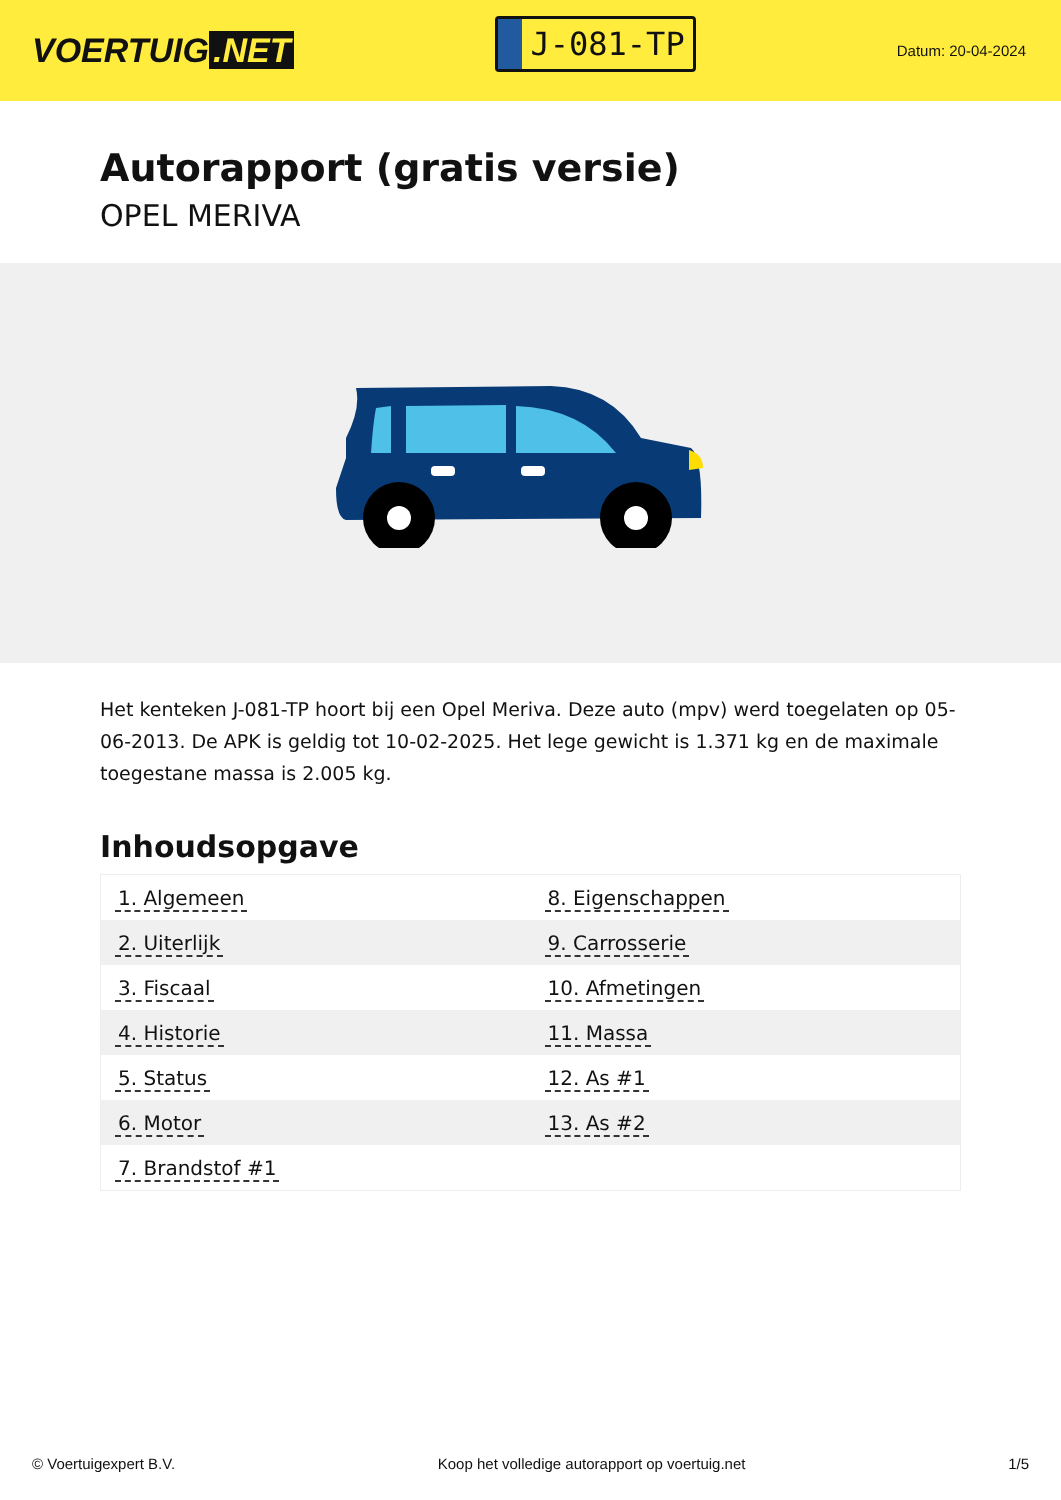VOERTUIG.NET
J-081-TP
Datum: 20-04-2024
Autorapport (gratis versie)
OPEL MERIVA
Het kenteken J-081-TP hoort bij een Opel Meriva. Deze auto (mpv) werd toegelaten op 05-06-2013. De APK is geldig tot 10-02-2025. Het lege gewicht is 1.371 kg en de maximale toegestane massa is 2.005 kg.
Inhoudsopgave
| 1. Algemeen | 8. Eigenschappen |
| 2. Uiterlijk | 9. Carrosserie |
| 3. Fiscaal | 10. Afmetingen |
| 4. Historie | 11. Massa |
| 5. Status | 12. As #1 |
| 6. Motor | 13. As #2 |
| 7. Brandstof #1 | |
© Voertuigexpert B.V. Koop het volledige autorapport op voertuig.net
1/5